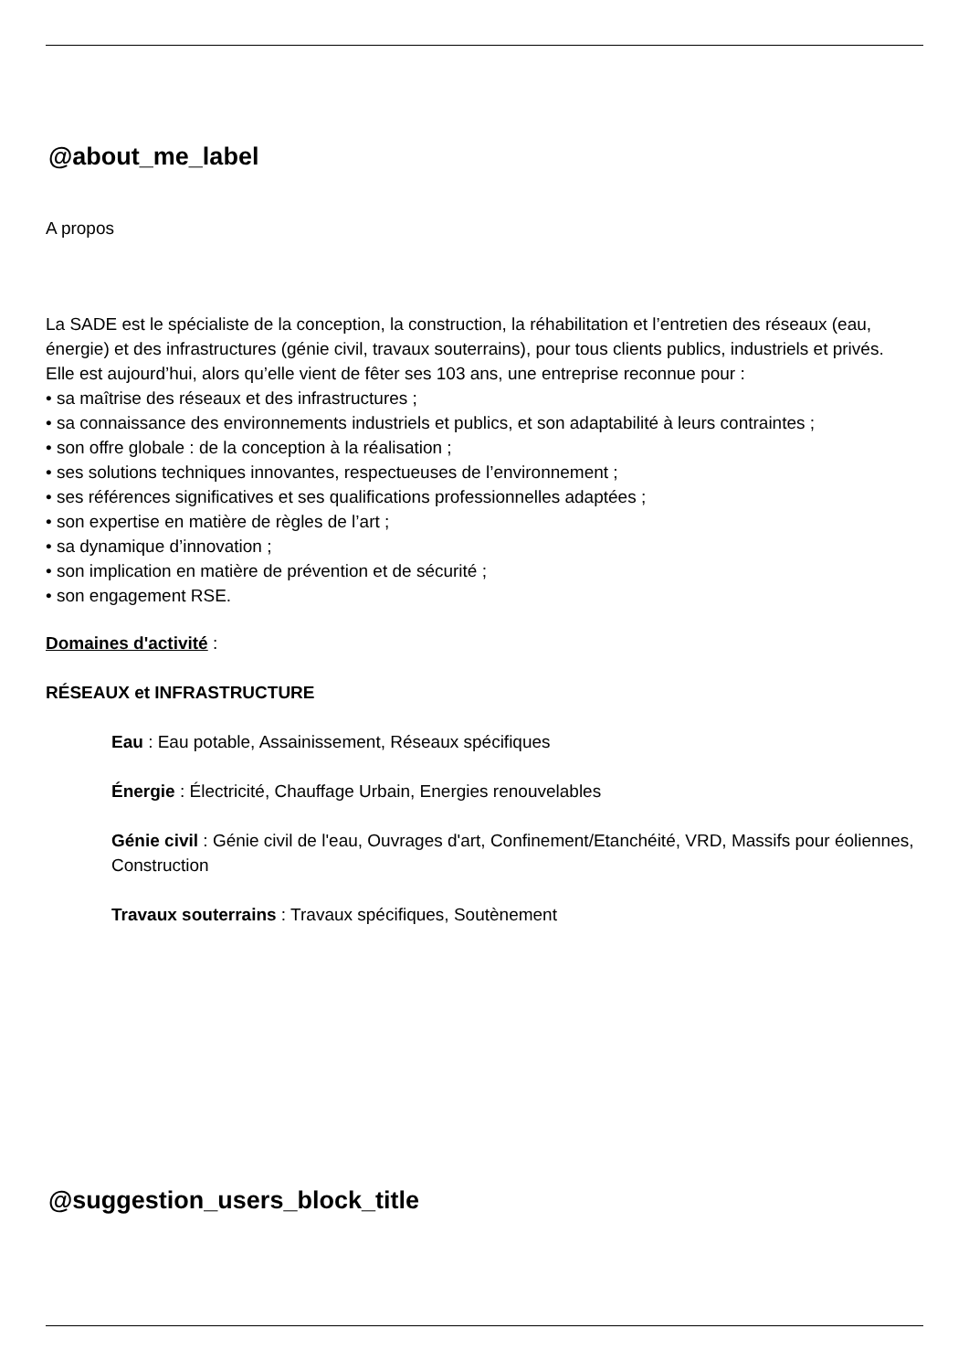@about_me_label
A propos
La SADE est le spécialiste de la conception, la construction, la réhabilitation et l’entretien des réseaux (eau, énergie) et des infrastructures (génie civil, travaux souterrains), pour tous clients publics, industriels et privés.
Elle est aujourd’hui, alors qu’elle vient de fêter ses 103 ans, une entreprise reconnue pour :
• sa maîtrise des réseaux et des infrastructures ;
• sa connaissance des environnements industriels et publics, et son adaptabilité à leurs contraintes ;
• son offre globale : de la conception à la réalisation ;
• ses solutions techniques innovantes, respectueuses de l’environnement ;
• ses références significatives et ses qualifications professionnelles adaptées ;
• son expertise en matière de règles de l’art ;
• sa dynamique d’innovation ;
• son implication en matière de prévention et de sécurité ;
• son engagement RSE.
Domaines d'activité :
RÉSEAUX et INFRASTRUCTURE
Eau : Eau potable, Assainissement, Réseaux spécifiques
Énergie : Électricité, Chauffage Urbain, Energies renouvelables
Génie civil : Génie civil de l'eau, Ouvrages d'art, Confinement/Etanchéité, VRD, Massifs pour éoliennes, Construction
Travaux souterrains : Travaux spécifiques, Soutènement
@suggestion_users_block_title